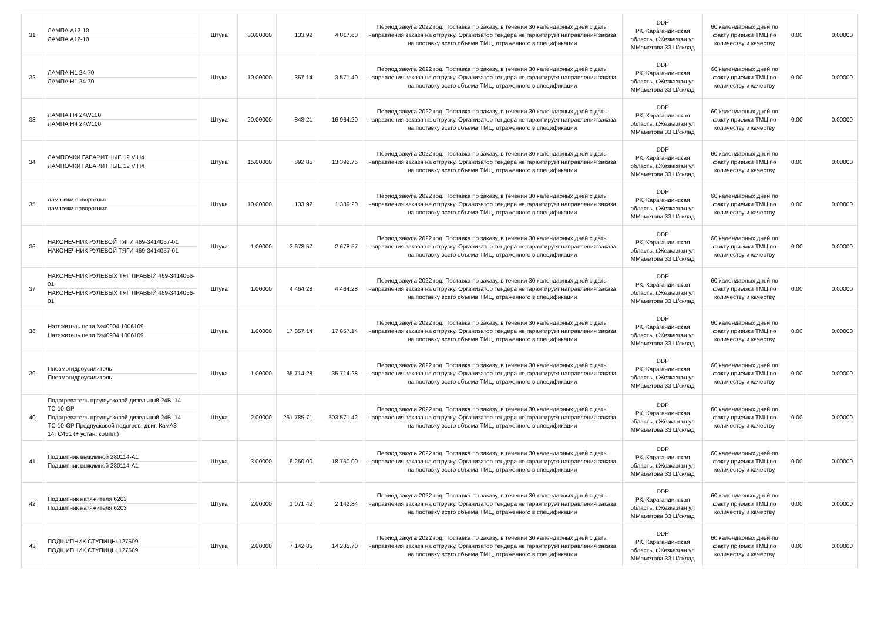| 31 | ЛАМПА А12-10 ЛАМПА А12-10 | Штука | 30.00000 | 133.92 | 4 017.60 | Период закупа 2022 год. Поставка по заказу, в течении 30 календарных дней с даты направления заказа на отгрузку. Организатор тендера не гарантирует направления заказа на поставку всего объема ТМЦ, отраженного в спецификации | DDP РК, Карагандинская область, г.Жезказган ул ММаметова 33 Ц/склад | 60 календарных дней по факту приемки ТМЦ по количеству и качеству | 0.00 | 0.00000 |
| 32 | ЛАМПА Н1 24-70 ЛАМПА Н1 24-70 | Штука | 10.00000 | 357.14 | 3 571.40 | Период закупа 2022 год. Поставка по заказу, в течении 30 календарных дней с даты направления заказа на отгрузку. Организатор тендера не гарантирует направления заказа на поставку всего объема ТМЦ, отраженного в спецификации | DDP РК, Карагандинская область, г.Жезказган ул ММаметова 33 Ц/склад | 60 календарных дней по факту приемки ТМЦ по количеству и качеству | 0.00 | 0.00000 |
| 33 | ЛАМПА Н4 24W100 ЛАМПА Н4 24W100 | Штука | 20.00000 | 848.21 | 16 964.20 | Период закупа 2022 год. Поставка по заказу, в течении 30 календарных дней с даты направления заказа на отгрузку. Организатор тендера не гарантирует направления заказа на поставку всего объема ТМЦ, отраженного в спецификации | DDP РК, Карагандинская область, г.Жезказган ул ММаметова 33 Ц/склад | 60 календарных дней по факту приемки ТМЦ по количеству и качеству | 0.00 | 0.00000 |
| 34 | ЛАМПОЧКИ ГАБАРИТНЫЕ 12 V Н4 ЛАМПОЧКИ ГАБАРИТНЫЕ 12 V Н4 | Штука | 15.00000 | 892.85 | 13 392.75 | Период закупа 2022 год. Поставка по заказу, в течении 30 календарных дней с даты направления заказа на отгрузку. Организатор тендера не гарантирует направления заказа на поставку всего объема ТМЦ, отраженного в спецификации | DDP РК, Карагандинская область, г.Жезказган ул ММаметова 33 Ц/склад | 60 календарных дней по факту приемки ТМЦ по количеству и качеству | 0.00 | 0.00000 |
| 35 | лампочки поворотные лампочки поворотные | Штука | 10.00000 | 133.92 | 1 339.20 | Период закупа 2022 год. Поставка по заказу, в течении 30 календарных дней с даты направления заказа на отгрузку. Организатор тендера не гарантирует направления заказа на поставку всего объема ТМЦ, отраженного в спецификации | DDP РК, Карагандинская область, г.Жезказган ул ММаметова 33 Ц/склад | 60 календарных дней по факту приемки ТМЦ по количеству и качеству | 0.00 | 0.00000 |
| 36 | НАКОНЕЧНИК РУЛЕВОЙ ТЯГИ 469-3414057-01 НАКОНЕЧНИК РУЛЕВОЙ ТЯГИ 469-3414057-01 | Штука | 1.00000 | 2 678.57 | 2 678.57 | Период закупа 2022 год. Поставка по заказу, в течении 30 календарных дней с даты направления заказа на отгрузку. Организатор тендера не гарантирует направления заказа на поставку всего объема ТМЦ, отраженного в спецификации | DDP РК, Карагандинская область, г.Жезказган ул ММаметова 33 Ц/склад | 60 календарных дней по факту приемки ТМЦ по количеству и качеству | 0.00 | 0.00000 |
| 37 | НАКОНЕЧНИК РУЛЕВЫХ ТЯГ ПРАВЫЙ 469-3414056-01 НАКОНЕЧНИК РУЛЕВЫХ ТЯГ ПРАВЫЙ 469-3414056-01 | Штука | 1.00000 | 4 464.28 | 4 464.28 | Период закупа 2022 год. Поставка по заказу, в течении 30 календарных дней с даты направления заказа на отгрузку. Организатор тендера не гарантирует направления заказа на поставку всего объема ТМЦ, отраженного в спецификации | DDP РК, Карагандинская область, г.Жезказган ул ММаметова 33 Ц/склад | 60 календарных дней по факту приемки ТМЦ по количеству и качеству | 0.00 | 0.00000 |
| 38 | Натяжитель цепи №40904.1006109 Натяжитель цепи №40904.1006109 | Штука | 1.00000 | 17 857.14 | 17 857.14 | Период закупа 2022 год. Поставка по заказу, в течении 30 календарных дней с даты направления заказа на отгрузку. Организатор тендера не гарантирует направления заказа на поставку всего объема ТМЦ, отраженного в спецификации | DDP РК, Карагандинская область, г.Жезказган ул ММаметова 33 Ц/склад | 60 календарных дней по факту приемки ТМЦ по количеству и качеству | 0.00 | 0.00000 |
| 39 | Пневмогидроусилитель Пневмогидроусилитель | Штука | 1.00000 | 35 714.28 | 35 714.28 | Период закупа 2022 год. Поставка по заказу, в течении 30 календарных дней с даты направления заказа на отгрузку. Организатор тендера не гарантирует направления заказа на поставку всего объема ТМЦ, отраженного в спецификации | DDP РК, Карагандинская область, г.Жезказган ул ММаметова 33 Ц/склад | 60 календарных дней по факту приемки ТМЦ по количеству и качеству | 0.00 | 0.00000 |
| 40 | Подогреватель предпусковой дизельный 24В. 14 ТС-10-GP Подогреватель предпусковой дизельный 24В. 14 ТС-10-GP Предпусковой подогрев. двиг. КамАЗ 14ТС451 (+ устан. компл.) | Штука | 2.00000 | 251 785.71 | 503 571.42 | Период закупа 2022 год. Поставка по заказу, в течении 30 календарных дней с даты направления заказа на отгрузку. Организатор тендера не гарантирует направления заказа на поставку всего объема ТМЦ, отраженного в спецификации | DDP РК, Карагандинская область, г.Жезказган ул ММаметова 33 Ц/склад | 60 календарных дней по факту приемки ТМЦ по количеству и качеству | 0.00 | 0.00000 |
| 41 | Подшипник выжимной 280114-А1 Подшипник выжимной 280114-А1 | Штука | 3.00000 | 6 250.00 | 18 750.00 | Период закупа 2022 год. Поставка по заказу, в течении 30 календарных дней с даты направления заказа на отгрузку. Организатор тендера не гарантирует направления заказа на поставку всего объема ТМЦ, отраженного в спецификации | DDP РК, Карагандинская область, г.Жезказган ул ММаметова 33 Ц/склад | 60 календарных дней по факту приемки ТМЦ по количеству и качеству | 0.00 | 0.00000 |
| 42 | Подшипник натяжителя 6203 Подшипник натяжителя 6203 | Штука | 2.00000 | 1 071.42 | 2 142.84 | Период закупа 2022 год. Поставка по заказу, в течении 30 календарных дней с даты направления заказа на отгрузку. Организатор тендера не гарантирует направления заказа на поставку всего объема ТМЦ, отраженного в спецификации | DDP РК, Карагандинская область, г.Жезказган ул ММаметова 33 Ц/склад | 60 календарных дней по факту приемки ТМЦ по количеству и качеству | 0.00 | 0.00000 |
| 43 | ПОДШИПНИК СТУПИЦЫ 127509 ПОДШИПНИК СТУПИЦЫ 127509 | Штука | 2.00000 | 7 142.85 | 14 285.70 | Период закупа 2022 год. Поставка по заказу, в течении 30 календарных дней с даты направления заказа на отгрузку. Организатор тендера не гарантирует направления заказа на поставку всего объема ТМЦ, отраженного в спецификации | DDP РК, Карагандинская область, г.Жезказган ул ММаметова 33 Ц/склад | 60 календарных дней по факту приемки ТМЦ по количеству и качеству | 0.00 | 0.00000 |